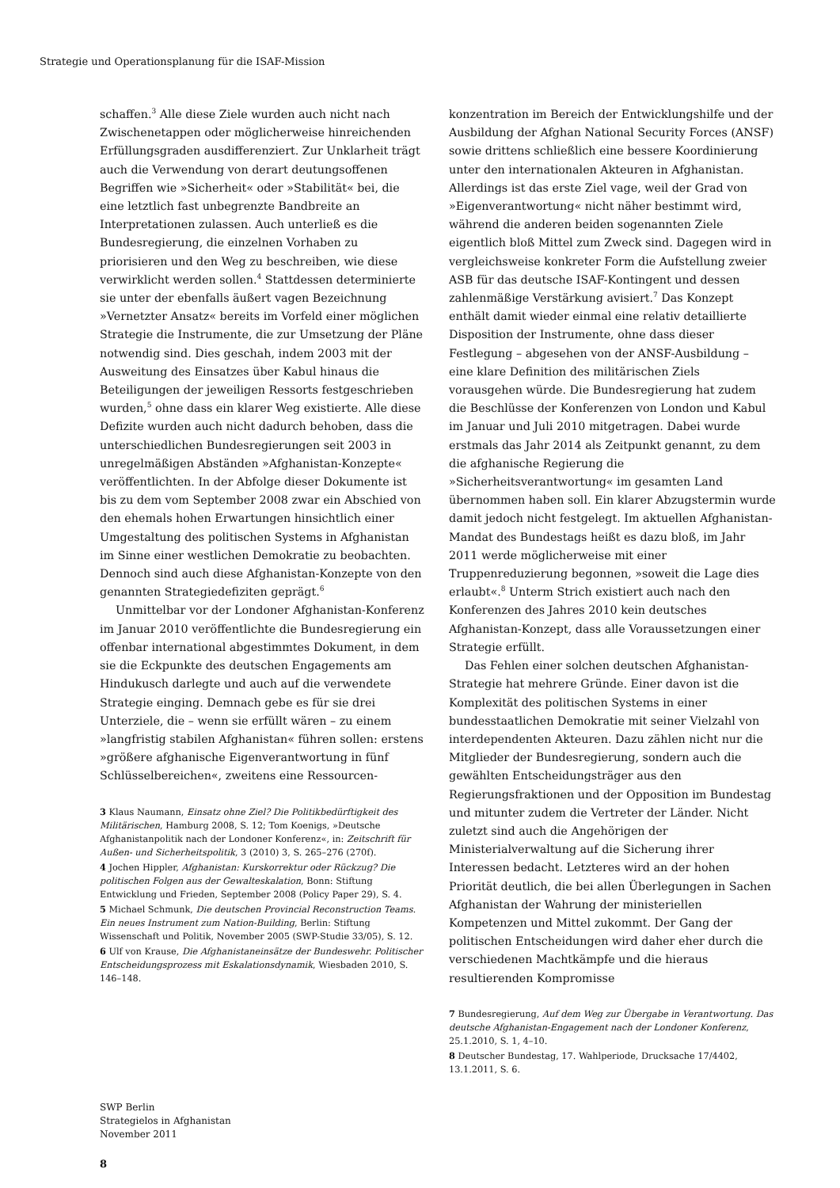Strategie und Operationsplanung für die ISAF-Mission
schaffen.<sup>3</sup> Alle diese Ziele wurden auch nicht nach Zwischenetappen oder möglicherweise hinreichenden Erfüllungsgraden ausdifferenziert. Zur Unklarheit trägt auch die Verwendung von derart deutungsoffenen Begriffen wie »Sicherheit« oder »Stabilität« bei, die eine letztlich fast unbegrenzte Bandbreite an Interpretationen zulassen. Auch unterließ es die Bundesregierung, die einzelnen Vorhaben zu priorisieren und den Weg zu beschreiben, wie diese verwirklicht werden sollen.<sup>4</sup> Stattdessen determinierte sie unter der ebenfalls äußert vagen Bezeichnung »Vernetzter Ansatz« bereits im Vorfeld einer möglichen Strategie die Instrumente, die zur Umsetzung der Pläne notwendig sind. Dies geschah, indem 2003 mit der Ausweitung des Einsatzes über Kabul hinaus die Beteiligungen der jeweiligen Ressorts festgeschrieben wurden,<sup>5</sup> ohne dass ein klarer Weg existierte. Alle diese Defizite wurden auch nicht dadurch behoben, dass die unterschiedlichen Bundesregierungen seit 2003 in unregelmäßigen Abständen »Afghanistan-Konzepte« veröffentlichten. In der Abfolge dieser Dokumente ist bis zu dem vom September 2008 zwar ein Abschied von den ehemals hohen Erwartungen hinsichtlich einer Umgestaltung des politischen Systems in Afghanistan im Sinne einer westlichen Demokratie zu beobachten. Dennoch sind auch diese Afghanistan-Konzepte von den genannten Strategiedefiziten geprägt.<sup>6</sup>
Unmittelbar vor der Londoner Afghanistan-Konferenz im Januar 2010 veröffentlichte die Bundesregierung ein offenbar international abgestimmtes Dokument, in dem sie die Eckpunkte des deutschen Engagements am Hindukusch darlegte und auch auf die verwendete Strategie einging. Demnach gebe es für sie drei Unterziele, die – wenn sie erfüllt wären – zu einem »langfristig stabilen Afghanistan« führen sollen: erstens »größere afghanische Eigenverantwortung in fünf Schlüsselbereichen«, zweitens eine Ressourcen-
3 Klaus Naumann, Einsatz ohne Ziel? Die Politikbedürftigkeit des Militärischen, Hamburg 2008, S. 12; Tom Koenigs, »Deutsche Afghanistanpolitik nach der Londoner Konferenz«, in: Zeitschrift für Außen- und Sicherheitspolitik, 3 (2010) 3, S. 265–276 (270f).
4 Jochen Hippler, Afghanistan: Kurskorrektur oder Rückzug? Die politischen Folgen aus der Gewalteskalation, Bonn: Stiftung Entwicklung und Frieden, September 2008 (Policy Paper 29), S. 4.
5 Michael Schmunk, Die deutschen Provincial Reconstruction Teams. Ein neues Instrument zum Nation-Building, Berlin: Stiftung Wissenschaft und Politik, November 2005 (SWP-Studie 33/05), S. 12.
6 Ulf von Krause, Die Afghanistaneinsätze der Bundeswehr. Politischer Entscheidungsprozess mit Eskalationsdynamik, Wiesbaden 2010, S. 146–148.
konzentration im Bereich der Entwicklungshilfe und der Ausbildung der Afghan National Security Forces (ANSF) sowie drittens schließlich eine bessere Koordinierung unter den internationalen Akteuren in Afghanistan. Allerdings ist das erste Ziel vage, weil der Grad von »Eigenverantwortung« nicht näher bestimmt wird, während die anderen beiden sogenannten Ziele eigentlich bloß Mittel zum Zweck sind. Dagegen wird in vergleichsweise konkreter Form die Aufstellung zweier ASB für das deutsche ISAF-Kontingent und dessen zahlenmäßige Verstärkung avisiert.<sup>7</sup> Das Konzept enthält damit wieder einmal eine relativ detaillierte Disposition der Instrumente, ohne dass dieser Festlegung – abgesehen von der ANSF-Ausbildung – eine klare Definition des militärischen Ziels vorausgehen würde. Die Bundesregierung hat zudem die Beschlüsse der Konferenzen von London und Kabul im Januar und Juli 2010 mitgetragen. Dabei wurde erstmals das Jahr 2014 als Zeitpunkt genannt, zu dem die afghanische Regierung die »Sicherheitsverantwortung« im gesamten Land übernommen haben soll. Ein klarer Abzugstermin wurde damit jedoch nicht festgelegt. Im aktuellen Afghanistan-Mandat des Bundestags heißt es dazu bloß, im Jahr 2011 werde möglicherweise mit einer Truppenreduzierung begonnen, »soweit die Lage dies erlaubt«.<sup>8</sup> Unterm Strich existiert auch nach den Konferenzen des Jahres 2010 kein deutsches Afghanistan-Konzept, dass alle Voraussetzungen einer Strategie erfüllt.
Das Fehlen einer solchen deutschen Afghanistan-Strategie hat mehrere Gründe. Einer davon ist die Komplexität des politischen Systems in einer bundesstaatlichen Demokratie mit seiner Vielzahl von interdependenten Akteuren. Dazu zählen nicht nur die Mitglieder der Bundesregierung, sondern auch die gewählten Entscheidungsträger aus den Regierungsfraktionen und der Opposition im Bundestag und mitunter zudem die Vertreter der Länder. Nicht zuletzt sind auch die Angehörigen der Ministerialverwaltung auf die Sicherung ihrer Interessen bedacht. Letzteres wird an der hohen Priorität deutlich, die bei allen Überlegungen in Sachen Afghanistan der Wahrung der ministeriellen Kompetenzen und Mittel zukommt. Der Gang der politischen Entscheidungen wird daher eher durch die verschiedenen Machtkämpfe und die hieraus resultierenden Kompromisse
7 Bundesregierung, Auf dem Weg zur Übergabe in Verantwortung. Das deutsche Afghanistan-Engagement nach der Londoner Konferenz, 25.1.2010, S. 1, 4–10.
8 Deutscher Bundestag, 17. Wahlperiode, Drucksache 17/4402, 13.1.2011, S. 6.
SWP Berlin
Strategielos in Afghanistan
November 2011
8